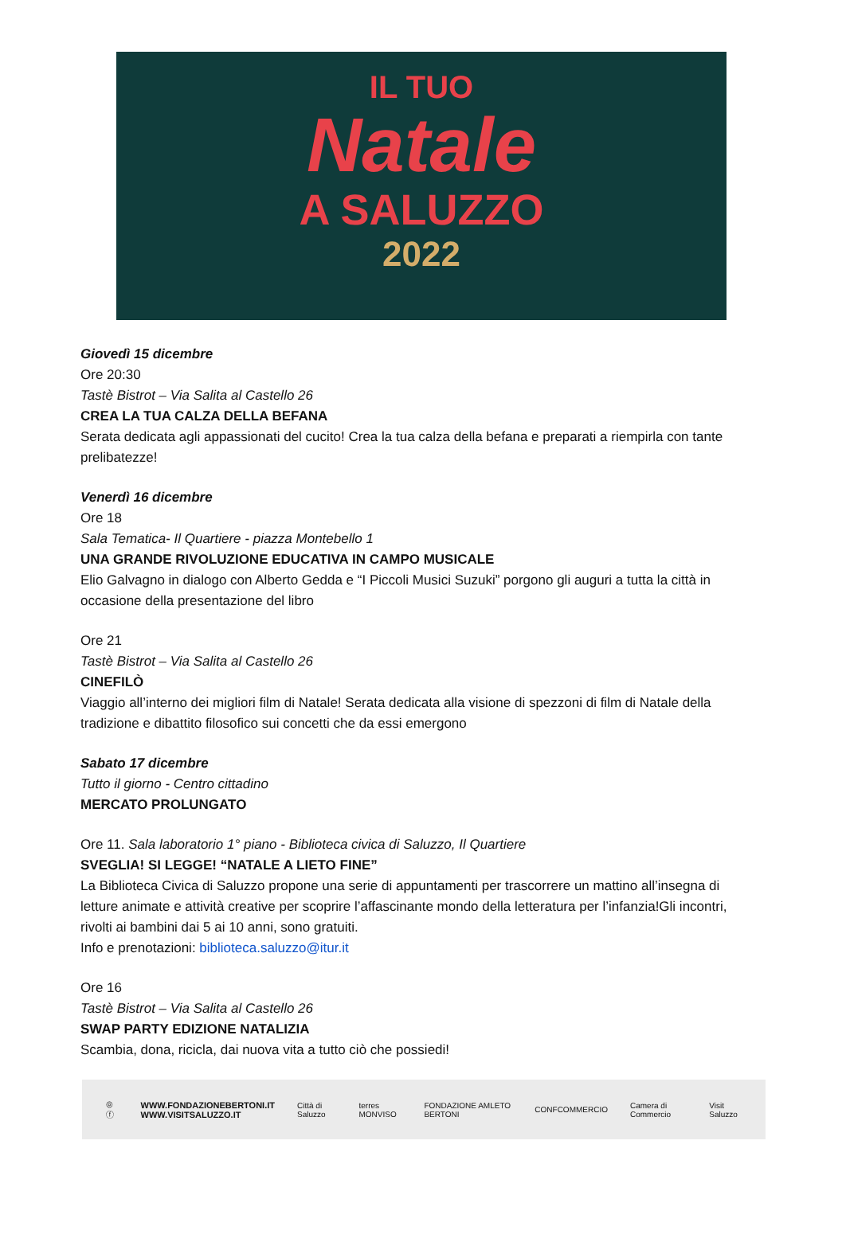IL TUO
Natale
A SALUZZO
2022
Giovedì 15 dicembre
Ore 20:30
Tastè Bistrot – Via Salita al Castello 26
CREA LA TUA CALZA DELLA BEFANA
Serata dedicata agli appassionati del cucito! Crea la tua calza della befana e preparati a riempirla con tante prelibatezze!
Venerdì 16 dicembre
Ore 18
Sala Tematica- Il Quartiere - piazza Montebello 1
UNA GRANDE RIVOLUZIONE EDUCATIVA IN CAMPO MUSICALE
Elio Galvagno in dialogo con Alberto Gedda e “I Piccoli Musici Suzuki” porgono gli auguri a tutta la città in occasione della presentazione del libro
Ore 21
Tastè Bistrot – Via Salita al Castello 26
CINEFILÒ
Viaggio all’interno dei migliori film di Natale! Serata dedicata alla visione di spezzoni di film di Natale della tradizione e dibattito filosofico sui concetti che da essi emergono
Sabato 17 dicembre
Tutto il giorno - Centro cittadino
MERCATO PROLUNGATO
Ore 11. Sala laboratorio 1° piano - Biblioteca civica di Saluzzo, Il Quartiere
SVEGLIA! SI LEGGE! “NATALE A LIETO FINE”
La Biblioteca Civica di Saluzzo propone una serie di appuntamenti per trascorrere un mattino all’insegna di letture animate e attività creative per scoprire l’affascinante mondo della letteratura per l’infanzia!Gli incontri, rivolti ai bambini dai 5 ai 10 anni, sono gratuiti.
Info e prenotazioni: biblioteca.saluzzo@itur.it
Ore 16
Tastè Bistrot – Via Salita al Castello 26
SWAP PARTY EDIZIONE NATALIZIA
Scambia, dona, ricicla, dai nuova vita a tutto ciò che possiedi!
◎ ⓕ WWW.FONDAZIONEBERTONI.IT
WWW.VISITSALUZZO.IT Città di Saluzzo terres MONVISO FONDAZIONE AMLETO BERTONI CONFCOMMERCIO Camera di Commercio Visit Saluzzo